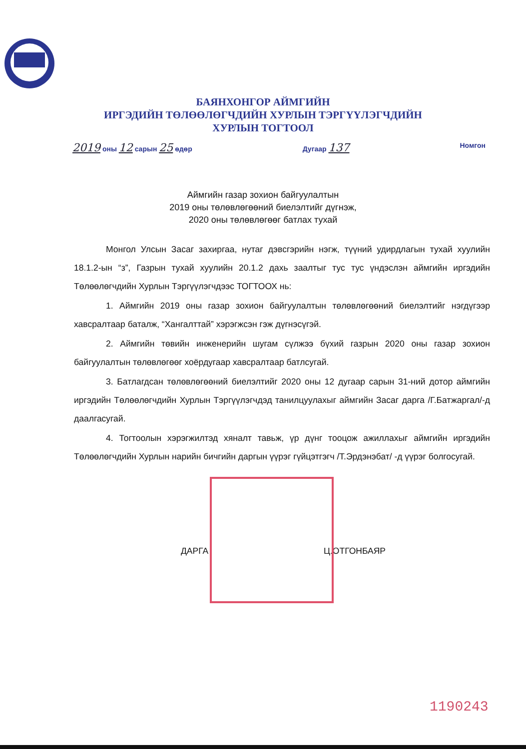БАЯНХОНГОР АЙМГИЙН
ИРГЭДИЙН ТӨЛӨӨЛӨГЧДИЙН ХУРЛЫН ТЭРГҮҮЛЭГЧДИЙН
ХУРЛЫН ТОГТООЛ
2019 оны 12 сарын 25 өдөр Дугаар 137 Номгон
Аймгийн газар зохион байгуулалтын
2019 оны төлөвлөгөөний биелэлтийг дүгнэж,
2020 оны төлөвлөгөөг батлах тухай
Монгол Улсын Засаг захиргаа, нутаг дэвсгэрийн нэгж, түүний удирдлагын тухай хуулийн 18.1.2-ын “з”, Газрын тухай хуулийн 20.1.2 дахь заалтыг тус тус үндэслэн аймгийн иргэдийн Төлөөлөгчдийн Хурлын Тэргүүлэгчдээс ТОГТООХ нь:
1. Аймгийн 2019 оны газар зохион байгуулалтын төлөвлөгөөний биелэлтийг нэгдүгээр хавсралтаар баталж, “Хангалттай” хэрэгжсэн гэж дүгнэсүгэй.
2. Аймгийн төвийн инженерийн шугам сүлжээ бүхий газрын 2020 оны газар зохион байгуулалтын төлөвлөгөөг хоёрдугаар хавсралтаар батлсугай.
3. Батлагдсан төлөвлөгөөний биелэлтийг 2020 оны 12 дугаар сарын 31-ний дотор аймгийн иргэдийн Төлөөлөгчдийн Хурлын Тэргүүлэгчдэд танилцуулахыг аймгийн Засаг дарга /Г.Батжаргал/-д даалгасугай.
4. Тогтоолын хэрэгжилтэд хяналт тавьж, үр дүнг тооцож ажиллахыг аймгийн иргэдийн Төлөөлөгчдийн Хурлын нарийн бичгийн даргын үүрэг гүйцэтгэгч /Т.Эрдэнэбат/ -д үүрэг болгосугай.
ДАРГА Ц.ОТГОНБАЯР
1190243